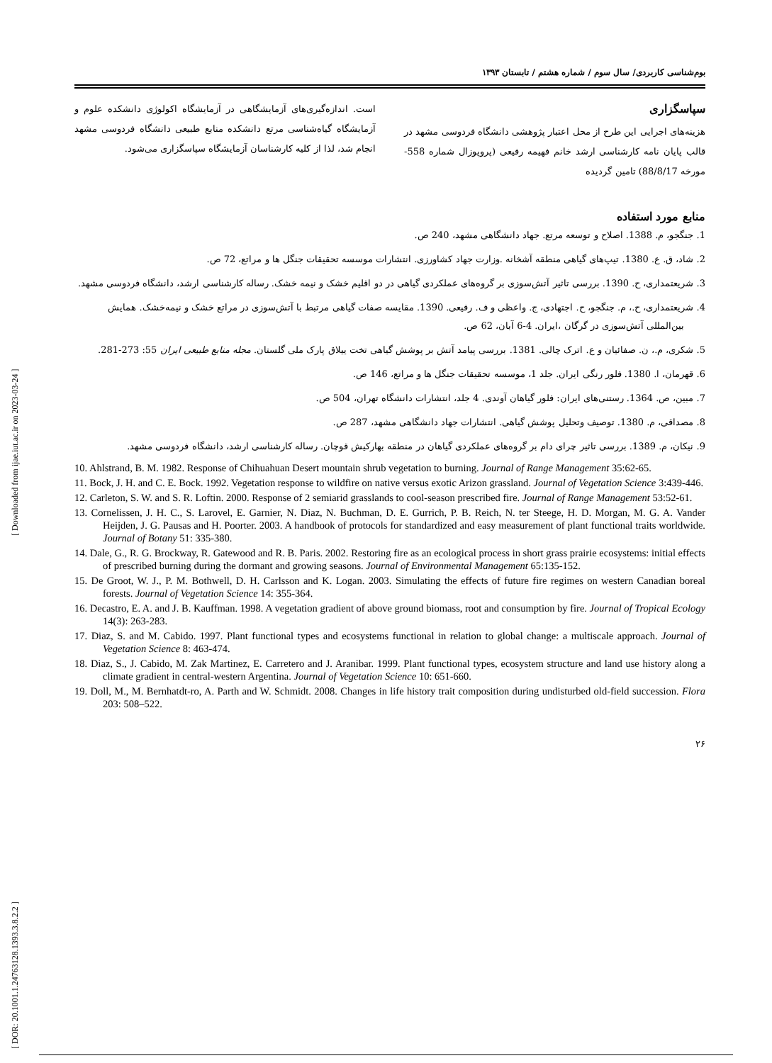[ DOR: 20.1001.1.24763128.1393.3.8.2.2 ] [ Downloaded from ijae.iut.ac.ir on 2023-03-24 ]
بوم‌شناسی کاربردی/ سال سوم / شماره هشتم / تابستان ۱۳۹۳
سپاسگزاری
هزینه‌های اجرایی این طرح از محل اعتبار پژوهشی دانشگاه فردوسی مشهد در قالب پایان نامه کارشناسی ارشد خانم فهیمه رفیعی (پروپوزال شماره 558- مورخه 88/8/17) تامین گردیده
است. اندازه‌گیری‌های آزمایشگاهی در آزمایشگاه اکولوژی دانشکده علوم و آزمایشگاه گیاه‌شناسی مرتع دانشکده منابع طبیعی دانشگاه فردوسی مشهد انجام شد، لذا از کلیه کارشناسان آزمایشگاه سپاسگزاری می‌شود.
منابع مورد استفاده
1. جنگجو، م. 1388. اصلاح و توسعه مرتع. جهاد دانشگاهی مشهد، 240 ص.
2. شاد، ق. ع. 1380. تیپ‌های گیاهی منطقه آشخانه .وزارت جهاد کشاورزی. انتشارات موسسه تحقیقات جنگل ها و مراتع، 72 ص.
3. شریعتمداری، ح. 1390. بررسی تاثیر آتش‌سوزی بر گروه‌های عملکردی گیاهی در دو اقلیم خشک و نیمه خشک. رساله کارشناسی ارشد، دانشگاه فردوسی مشهد.
4. شریعتمداری، ح.، م. جنگجو، ح. اجتهادی، ج. واعظی و ف. رفیعی. 1390. مقایسه صفات گیاهی مرتبط با آتش‌سوزی در مراتع خشک و نیمه‌خشک. همایش بین‌المللی آتش‌سوزی در گرگان ،ایران. 4-6 آبان، 62 ص.
5. شکری، م.، ن. صفائیان و ع. اترک چالی. 1381. بررسی پیامد آتش بر پوشش گیاهی تخت ییلاق پارک ملی گلستان. مجله منابع طبیعی ایران 55: 273-281.
6. قهرمان، ا. 1380. فلور رنگی ایران. جلد 1، موسسه تحقیقات جنگل ها و مراتع، 146 ص.
7. مبین، ص. 1364. رستنی‌های ایران: فلور گیاهان آوندی. 4 جلد، انتشارات دانشگاه تهران، 504 ص.
8. مصداقی، م. 1380. توصیف وتحلیل پوشش گیاهی. انتشارات جهاد دانشگاهی مشهد، 287 ص.
9. نیکان، م. 1389. بررسی تاثیر چرای دام بر گروه‌های عملکردی گیاهان در منطقه بهارکیش قوچان. رساله کارشناسی ارشد، دانشگاه فردوسی مشهد.
10. Ahlstrand, B. M. 1982. Response of Chihuahuan Desert mountain shrub vegetation to burning. Journal of Range Management 35:62-65.
11. Bock, J. H. and C. E. Bock. 1992. Vegetation response to wildfire on native versus exotic Arizon grassland. Journal of Vegetation Science 3:439-446.
12. Carleton, S. W. and S. R. Loftin. 2000. Response of 2 semiarid grasslands to cool-season prescribed fire. Journal of Range Management 53:52-61.
13. Cornelissen, J. H. C., S. Larovel, E. Garnier, N. Diaz, N. Buchman, D. E. Gurrich, P. B. Reich, N. ter Steege, H. D. Morgan, M. G. A. Vander Heijden, J. G. Pausas and H. Poorter. 2003. A handbook of protocols for standardized and easy measurement of plant functional traits worldwide. Journal of Botany 51: 335-380.
14. Dale, G., R. G. Brockway, R. Gatewood and R. B. Paris. 2002. Restoring fire as an ecological process in short grass prairie ecosystems: initial effects of prescribed burning during the dormant and growing seasons. Journal of Environmental Management 65:135-152.
15. De Groot, W. J., P. M. Bothwell, D. H. Carlsson and K. Logan. 2003. Simulating the effects of future fire regimes on western Canadian boreal forests. Journal of Vegetation Science 14: 355-364.
16. Decastro, E. A. and J. B. Kauffman. 1998. A vegetation gradient of above ground biomass, root and consumption by fire. Journal of Tropical Ecology 14(3): 263-283.
17. Diaz, S. and M. Cabido. 1997. Plant functional types and ecosystems functional in relation to global change: a multiscale approach. Journal of Vegetation Science 8: 463-474.
18. Diaz, S., J. Cabido, M. Zak Martinez, E. Carretero and J. Aranibar. 1999. Plant functional types, ecosystem structure and land use history along a climate gradient in central-western Argentina. Journal of Vegetation Science 10: 651-660.
19. Doll, M., M. Bernhatdt-ro, A. Parth and W. Schmidt. 2008. Changes in life history trait composition during undisturbed old-field succession. Flora 203: 508–522.
۲۶